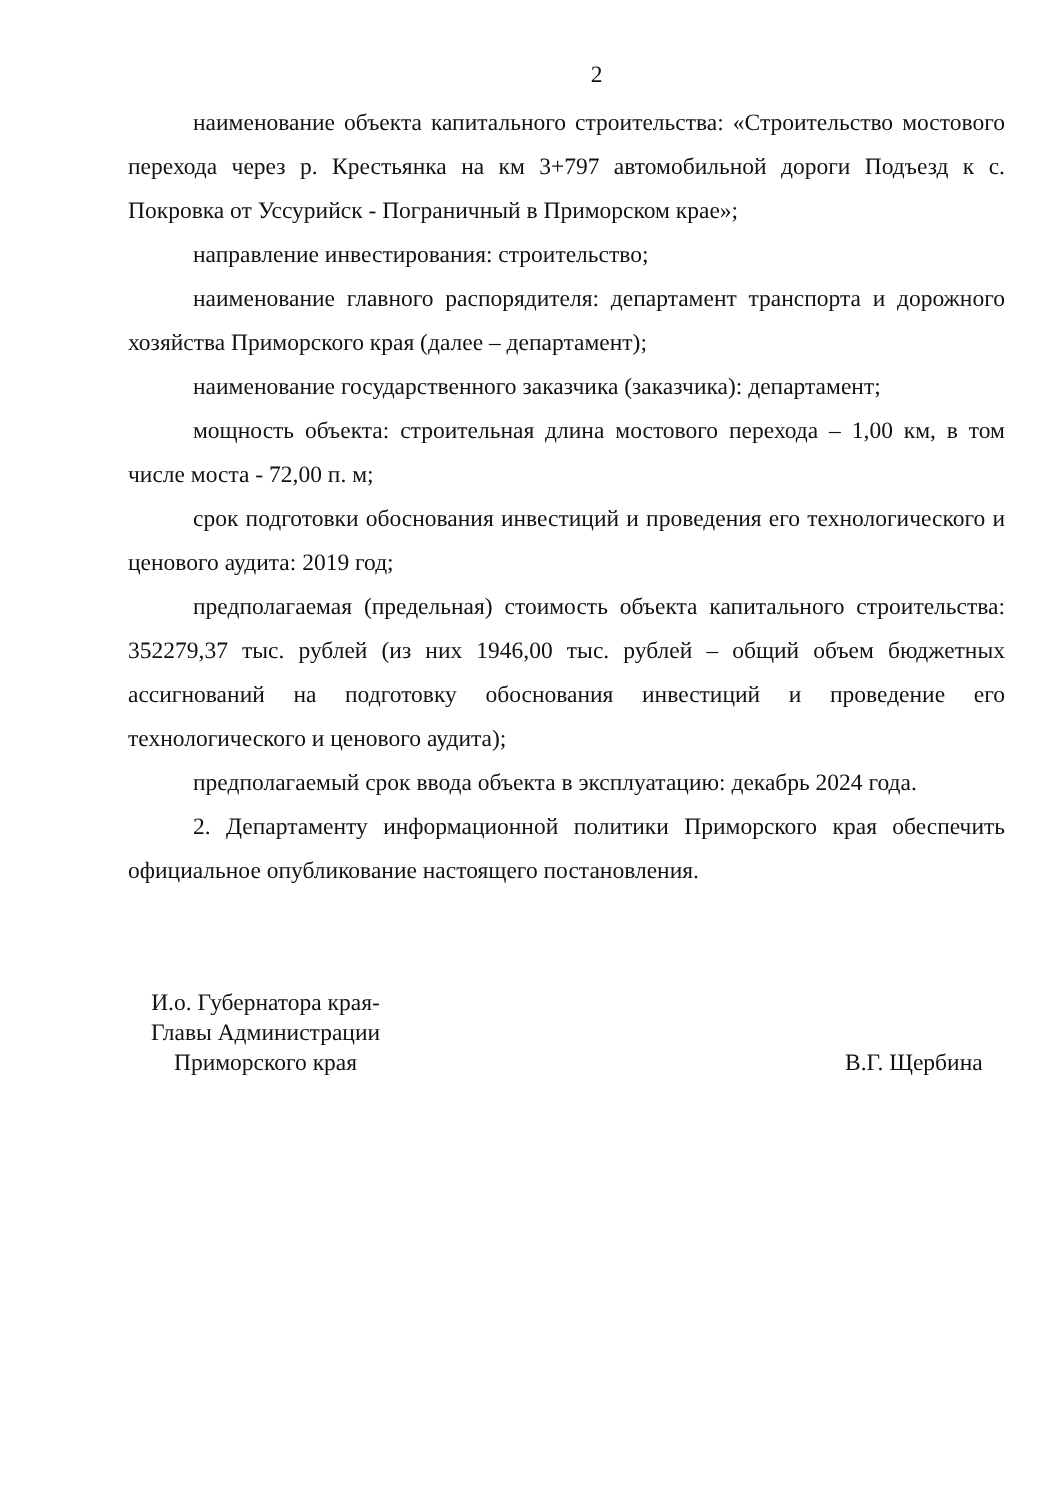2
наименование объекта капитального строительства: «Строительство мостового перехода через р. Крестьянка на км 3+797 автомобильной дороги Подъезд к с. Покровка от Уссурийск - Пограничный в Приморском крае»;
направление инвестирования: строительство;
наименование главного распорядителя: департамент транспорта и дорожного хозяйства Приморского края (далее – департамент);
наименование государственного заказчика (заказчика): департамент;
мощность объекта: строительная длина мостового перехода – 1,00 км, в том числе моста - 72,00 п. м;
срок подготовки обоснования инвестиций и проведения его технологического и ценового аудита: 2019 год;
предполагаемая (предельная) стоимость объекта капитального строительства: 352279,37 тыс. рублей (из них 1946,00 тыс. рублей – общий объем бюджетных ассигнований на подготовку обоснования инвестиций и проведение его технологического и ценового аудита);
предполагаемый срок ввода объекта в эксплуатацию: декабрь 2024 года.
2. Департаменту информационной политики Приморского края обеспечить официальное опубликование настоящего постановления.
И.о. Губернатора края-
Главы Администрации
Приморского края
В.Г. Щербина